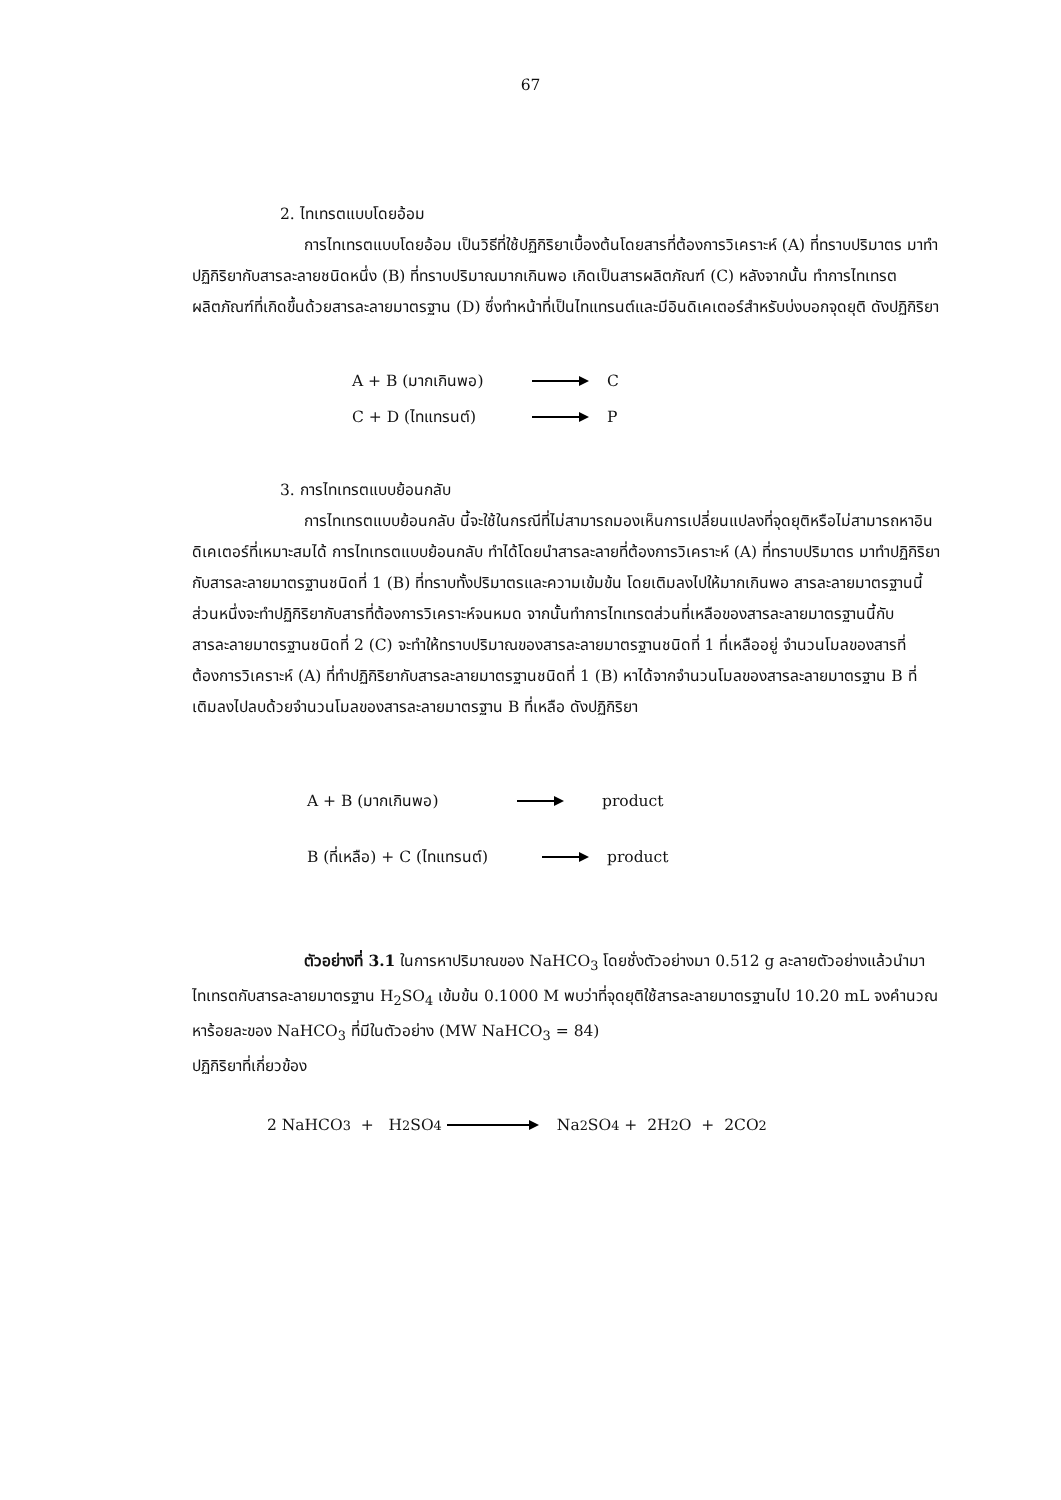67
2. ไทเทรตแบบโดยอ้อม
การไทเทรตแบบโดยอ้อม เป็นวิธีที่ใช้ปฏิกิริยาเบื้องต้นโดยสารที่ต้องการวิเคราะห์ (A) ที่ทราบปริมาตร มาทำปฏิกิริยากับสารละลายชนิดหนึ่ง (B) ที่ทราบปริมาณมากเกินพอ เกิดเป็นสารผลิตภัณฑ์ (C) หลังจากนั้น ทำการไทเทรตผลิตภัณฑ์ที่เกิดขึ้นด้วยสารละลายมาตรฐาน (D) ซึ่งทำหน้าที่เป็นไทแทรนต์และมีอินดิเคเตอร์สำหรับบ่งบอกจุดยุติ ดังปฏิกิริยา
A + B (มากเกินพอ) C
C + D (ไทแทรนต์) P
3. การไทเทรตแบบย้อนกลับ
การไทเทรตแบบย้อนกลับ นี้จะใช้ในกรณีที่ไม่สามารถมองเห็นการเปลี่ยนแปลงที่จุดยุติหรือไม่สามารถหาอินดิเคเตอร์ที่เหมาะสมได้ การไทเทรตแบบย้อนกลับ ทำได้โดยนำสารละลายที่ต้องการวิเคราะห์ (A) ที่ทราบปริมาตร มาทำปฏิกิริยากับสารละลายมาตรฐานชนิดที่ 1 (B) ที่ทราบทั้งปริมาตรและความเข้มข้น โดยเติมลงไปให้มากเกินพอ สารละลายมาตรฐานนี้ส่วนหนึ่งจะทำปฏิกิริยากับสารที่ต้องการวิเคราะห์จนหมด จากนั้นทำการไทเทรตส่วนที่เหลือของสารละลายมาตรฐานนี้กับสารละลายมาตรฐานชนิดที่ 2 (C) จะทำให้ทราบปริมาณของสารละลายมาตรฐานชนิดที่ 1 ที่เหลืออยู่ จำนวนโมลของสารที่ต้องการวิเคราะห์ (A) ที่ทำปฏิกิริยากับสารละลายมาตรฐานชนิดที่ 1 (B) หาได้จากจำนวนโมลของสารละลายมาตรฐาน B ที่เติมลงไปลบด้วยจำนวนโมลของสารละลายมาตรฐาน B ที่เหลือ ดังปฏิกิริยา
A + B (มากเกินพอ) product
B (ที่เหลือ) + C (ไทแทรนต์) product
ตัวอย่างที่ 3.1 ในการหาปริมาณของ NaHCO<sub>3</sub> โดยชั่งตัวอย่างมา 0.512 g ละลายตัวอย่างแล้วนำมาไทเทรตกับสารละลายมาตรฐาน H<sub>2</sub>SO<sub>4</sub> เข้มข้น 0.1000 M พบว่าที่จุดยุติใช้สารละลายมาตรฐานไป 10.20 mL จงคำนวณหาร้อยละของ NaHCO<sub>3</sub> ที่มีในตัวอย่าง (MW NaHCO<sub>3</sub> = 84)
ปฏิกิริยาที่เกี่ยวข้อง
2 NaHCO<sub>3</sub> + H<sub>2</sub>SO<sub>4</sub> Na<sub>2</sub>SO<sub>4</sub> + 2H<sub>2</sub>O + 2CO<sub>2</sub>